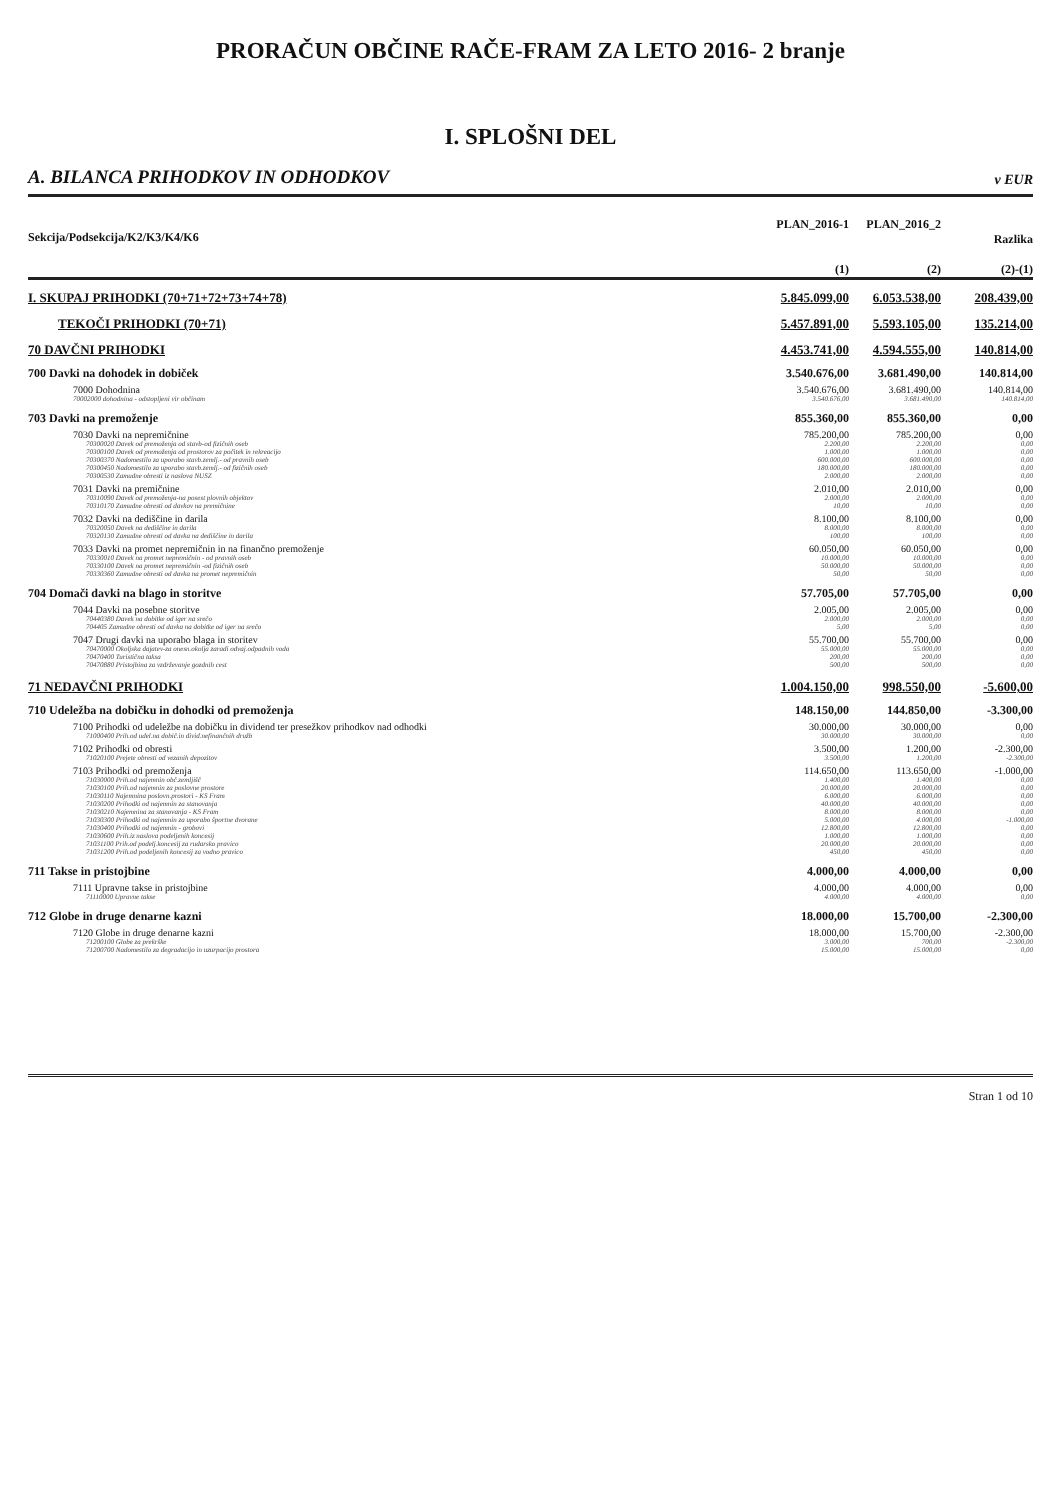PRORAČUN OBČINE RAČE-FRAM ZA LETO 2016- 2 branje
I. SPLOŠNI DEL
A. BILANCA PRIHODKOV IN ODHODKOV v EUR
| Sekcija/Podsekcija/K2/K3/K4/K6 | PLAN_2016-1 (1) | PLAN_2016_2 (2) | Razlika (2)-(1) |
| --- | --- | --- | --- |
| I. SKUPAJ PRIHODKI (70+71+72+73+74+78) | 5.845.099,00 | 6.053.538,00 | 208.439,00 |
| TEKOČI PRIHODKI (70+71) | 5.457.891,00 | 5.593.105,00 | 135.214,00 |
| 70 DAVČNI PRIHODKI | 4.453.741,00 | 4.594.555,00 | 140.814,00 |
| 700 Davki na dohodek in dobiček | 3.540.676,00 | 3.681.490,00 | 140.814,00 |
| 7000 Dohodnina | 3.540.676,00 | 3.681.490,00 | 140.814,00 |
| 70002000 dohodnina - odstopljeni vir občinam | 3.540.676,00 | 3.681.490,00 | 140.814,00 |
| 703 Davki na premoženje | 855.360,00 | 855.360,00 | 0,00 |
| 7030 Davki na nepremičnine | 785.200,00 | 785.200,00 | 0,00 |
| 70300020 Davek od premoženja od stavb-od fizičnih oseb | 2.200,00 | 2.200,00 | 0,00 |
| 70300100 Davek od premoženja od prostorov za počitek in rekreacijo | 1.000,00 | 1.000,00 | 0,00 |
| 70300370 Nadomestilo za uporabo stavb.zemlj.- od pravnih oseb | 600.000,00 | 600.000,00 | 0,00 |
| 70300450 Nadomestilo za uporabo stavb.zemlj.- od fizičnih oseb | 180.000,00 | 180.000,00 | 0,00 |
| 70300530 Zamudne obresti iz naslova NUSZ | 2.000,00 | 2.000,00 | 0,00 |
| 7031 Davki na premičnine | 2.010,00 | 2.010,00 | 0,00 |
| 70310090 Davek od premoženja-na posest plovnih objektov | 2.000,00 | 2.000,00 | 0,00 |
| 70310170 Zamudne obresti od davkov na premičnine | 10,00 | 10,00 | 0,00 |
| 7032 Davki na dediščine in darila | 8.100,00 | 8.100,00 | 0,00 |
| 70320050 Davek na dediščine in darila | 8.000,00 | 8.000,00 | 0,00 |
| 70320130 Zamudne obresti od davka na dediščine in darila | 100,00 | 100,00 | 0,00 |
| 7033 Davki na promet nepremičnin in na finančno premoženje | 60.050,00 | 60.050,00 | 0,00 |
| 70330010 Davek na promet nepremičnin - od pravnih oseb | 10.000,00 | 10.000,00 | 0,00 |
| 70330100 Davek na promet nepremičnin -od fizičnih oseb | 50.000,00 | 50.000,00 | 0,00 |
| 70330360 Zamudne obresti od davka na promet nepremičnin | 50,00 | 50,00 | 0,00 |
| 704 Domači davki na blago in storitve | 57.705,00 | 57.705,00 | 0,00 |
| 7044 Davki na posebne storitve | 2.005,00 | 2.005,00 | 0,00 |
| 70440380 Davek na dobitke od iger na srečo | 2.000,00 | 2.000,00 | 0,00 |
| 704405 Zamudne obresti od davka na dobitke od iger na srečo | 5,00 | 5,00 | 0,00 |
| 7047 Drugi davki na uporabo blaga in storitev | 55.700,00 | 55.700,00 | 0,00 |
| 70470000 Okoljska dajatev-za onesn.okolja zaradi odvaj.odpadnih voda | 55.000,00 | 55.000,00 | 0,00 |
| 70470400 Turistična taksa | 200,00 | 200,00 | 0,00 |
| 70470880 Pristojbina za vzdrževanje gozdnih cest | 500,00 | 500,00 | 0,00 |
| 71 NEDAVČNI PRIHODKI | 1.004.150,00 | 998.550,00 | -5.600,00 |
| 710 Udeležba na dobičku in dohodki od premoženja | 148.150,00 | 144.850,00 | -3.300,00 |
| 7100 Prihodki od udeležbe na dobičku in dividend ter presežkov prihodkov nad odhodki | 30.000,00 | 30.000,00 | 0,00 |
| 71000400 Prih.od udel.na dobič.in divid.nefinančnih družb | 30.000,00 | 30.000,00 | 0,00 |
| 7102 Prihodki od obresti | 3.500,00 | 1.200,00 | -2.300,00 |
| 71020100 Prejete obresti od vezanih depozitov | 3.500,00 | 1.200,00 | -2.300,00 |
| 7103 Prihodki od premoženja | 114.650,00 | 113.650,00 | -1.000,00 |
| 71030000 Prih.od najemnin obč.zemljišč | 1.400,00 | 1.400,00 | 0,00 |
| 71030100 Prih.od najemnin za poslovne prostore | 20.000,00 | 20.000,00 | 0,00 |
| 71030110 Najemnina poslovn.prostori - KS Fram | 6.000,00 | 6.000,00 | 0,00 |
| 71030200 Prihodki od najemnin za stanovanja | 40.000,00 | 40.000,00 | 0,00 |
| 71030210 Najemnina za stanovanja - KS Fram | 8.000,00 | 8.000,00 | 0,00 |
| 71030300 Prihodki od najemnin za uporabo športne dvorane | 5.000,00 | 4.000,00 | -1.000,00 |
| 71030400 Prihodki od najemnin - grobovi | 12.800,00 | 12.800,00 | 0,00 |
| 71030600 Prih.iz naslova podeljenih koncesij | 1.000,00 | 1.000,00 | 0,00 |
| 71031100 Prih.od podelj.koncesij za rudarsko pravico | 20.000,00 | 20.000,00 | 0,00 |
| 71031200 Prih.od podeljenih koncesij za vodno pravico | 450,00 | 450,00 | 0,00 |
| 711 Takse in pristojbine | 4.000,00 | 4.000,00 | 0,00 |
| 7111 Upravne takse in pristojbine | 4.000,00 | 4.000,00 | 0,00 |
| 71110000 Upravne takse | 4.000,00 | 4.000,00 | 0,00 |
| 712 Globe in druge denarne kazni | 18.000,00 | 15.700,00 | -2.300,00 |
| 7120 Globe in druge denarne kazni | 18.000,00 | 15.700,00 | -2.300,00 |
| 71200100 Globe za prekrške | 3.000,00 | 700,00 | -2.300,00 |
| 71200700 Nadomestilo za degradacijo in uzurpacijo prostora | 15.000,00 | 15.000,00 | 0,00 |
Stran 1 od 10